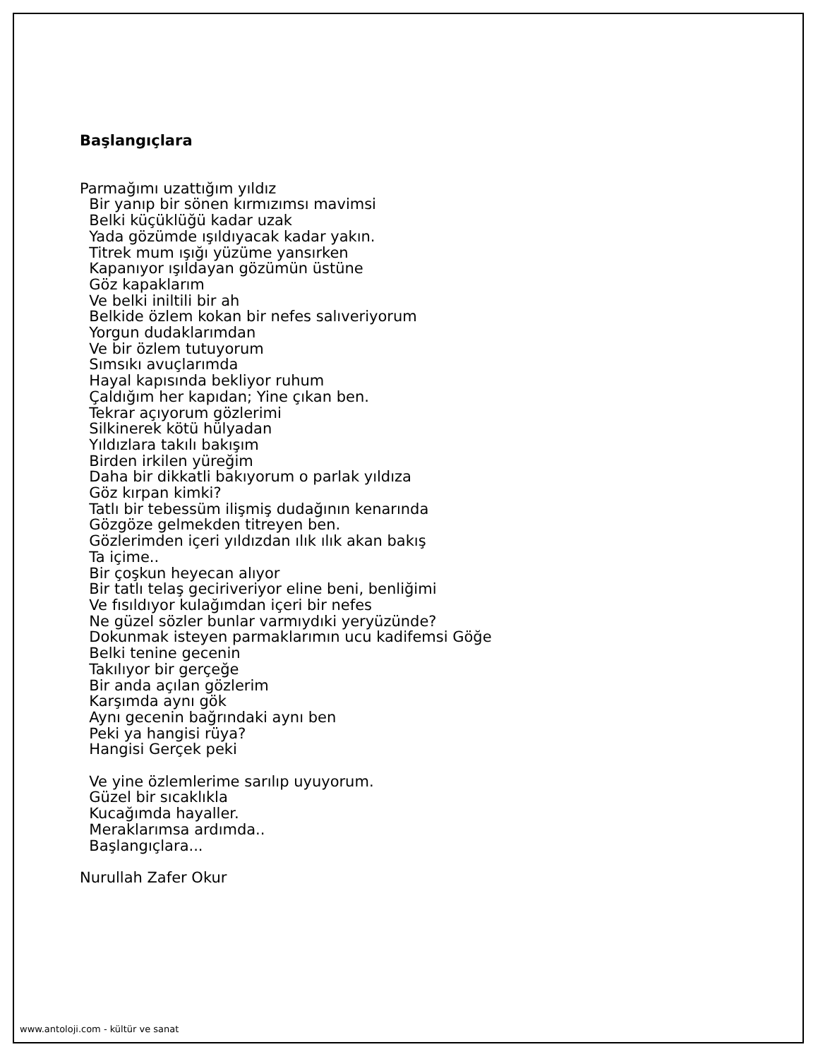Başlangıçlara
Parmağımı uzattığım yıldız Bir yanıp bir sönen kırmızımsı mavimsi Belki küçüklüğü kadar uzak Yada gözümde ışıldıyacak kadar yakın. Titrek mum ışığı yüzüme yansırken Kapanıyor ışıldayan gözümün üstüne Göz kapaklarım Ve belki iniltili bir ah Belkide özlem kokan bir nefes salıveriyorum Yorgun dudaklarımdan Ve bir özlem tutuyorum Sımsıkı avuçlarımda Hayal kapısında bekliyor ruhum Çaldığım her kapıdan; Yine çıkan ben. Tekrar açıyorum gözlerimi Silkinerek kötü hülyadan Yıldızlara takılı bakışım Birden irkilen yüreğim Daha bir dikkatli bakıyorum o parlak yıldıza Göz kırpan kimki? Tatlı bir tebessüm ilişmiş dudağının kenarında Gözgöze gelmekden titreyen ben. Gözlerimden içeri yıldızdan ılık ılık akan bakış Ta içime.. Bir çoşkun heyecan alıyor Bir tatlı telaş geciriveriyor eline beni, benliğimi Ve fısıldıyor kulağımdan içeri bir nefes Ne güzel sözler bunlar varmıydıki yeryüzünde? Dokunmak isteyen parmaklarımın ucu kadifemsi Göğe Belki tenine gecenin Takılıyor bir gerçeğe Bir anda açılan gözlerim Karşımda aynı gök Aynı gecenin bağrındaki aynı ben Peki ya hangisi rüya? Hangisi Gerçek peki Ve yine özlemlerime sarılıp uyuyorum. Güzel bir sıcaklıkla Kucağımda hayaller. Meraklarımsa ardımda.. Başlangıçlara... Nurullah Zafer Okur
www.antoloji.com - kültür ve sanat